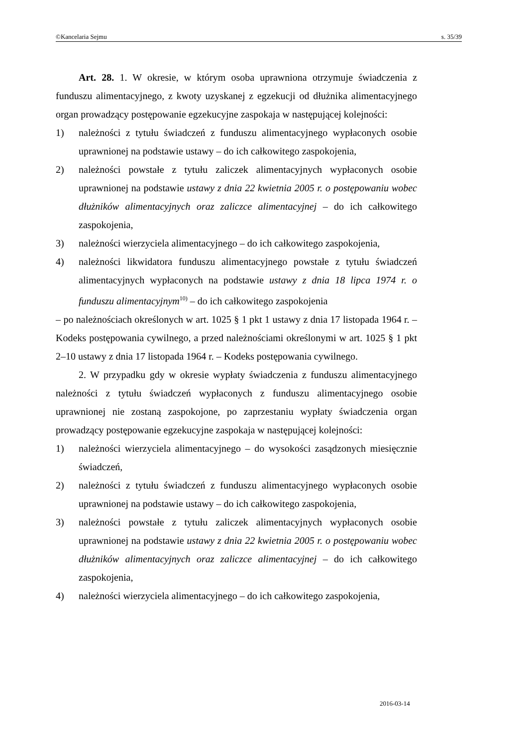©Kancelaria Sejmu s. 35/39
Art. 28. 1. W okresie, w którym osoba uprawniona otrzymuje świadczenia z funduszu alimentacyjnego, z kwoty uzyskanej z egzekucji od dłużnika alimentacyjnego organ prowadzący postępowanie egzekucyjne zaspokaja w następującej kolejności:
1) należności z tytułu świadczeń z funduszu alimentacyjnego wypłaconych osobie uprawnionej na podstawie ustawy – do ich całkowitego zaspokojenia,
2) należności powstałe z tytułu zaliczek alimentacyjnych wypłaconych osobie uprawnionej na podstawie ustawy z dnia 22 kwietnia 2005 r. o postępowaniu wobec dłużników alimentacyjnych oraz zaliczce alimentacyjnej – do ich całkowitego zaspokojenia,
3) należności wierzyciela alimentacyjnego – do ich całkowitego zaspokojenia,
4) należności likwidatora funduszu alimentacyjnego powstałe z tytułu świadczeń alimentacyjnych wypłaconych na podstawie ustawy z dnia 18 lipca 1974 r. o funduszu alimentacyjnym<sup>10)</sup> – do ich całkowitego zaspokojenia
– po należnościach określonych w art. 1025 § 1 pkt 1 ustawy z dnia 17 listopada 1964 r. – Kodeks postępowania cywilnego, a przed należnościami określonymi w art. 1025 § 1 pkt 2–10 ustawy z dnia 17 listopada 1964 r. – Kodeks postępowania cywilnego.
2. W przypadku gdy w okresie wypłaty świadczenia z funduszu alimentacyjnego należności z tytułu świadczeń wypłaconych z funduszu alimentacyjnego osobie uprawnionej nie zostaną zaspokojone, po zaprzestaniu wypłaty świadczenia organ prowadzący postępowanie egzekucyjne zaspokaja w następującej kolejności:
1) należności wierzyciela alimentacyjnego – do wysokości zasądzonych miesięcznie świadczeń,
2) należności z tytułu świadczeń z funduszu alimentacyjnego wypłaconych osobie uprawnionej na podstawie ustawy – do ich całkowitego zaspokojenia,
3) należności powstałe z tytułu zaliczek alimentacyjnych wypłaconych osobie uprawnionej na podstawie ustawy z dnia 22 kwietnia 2005 r. o postępowaniu wobec dłużników alimentacyjnych oraz zaliczce alimentacyjnej – do ich całkowitego zaspokojenia,
4) należności wierzyciela alimentacyjnego – do ich całkowitego zaspokojenia,
2016-03-14